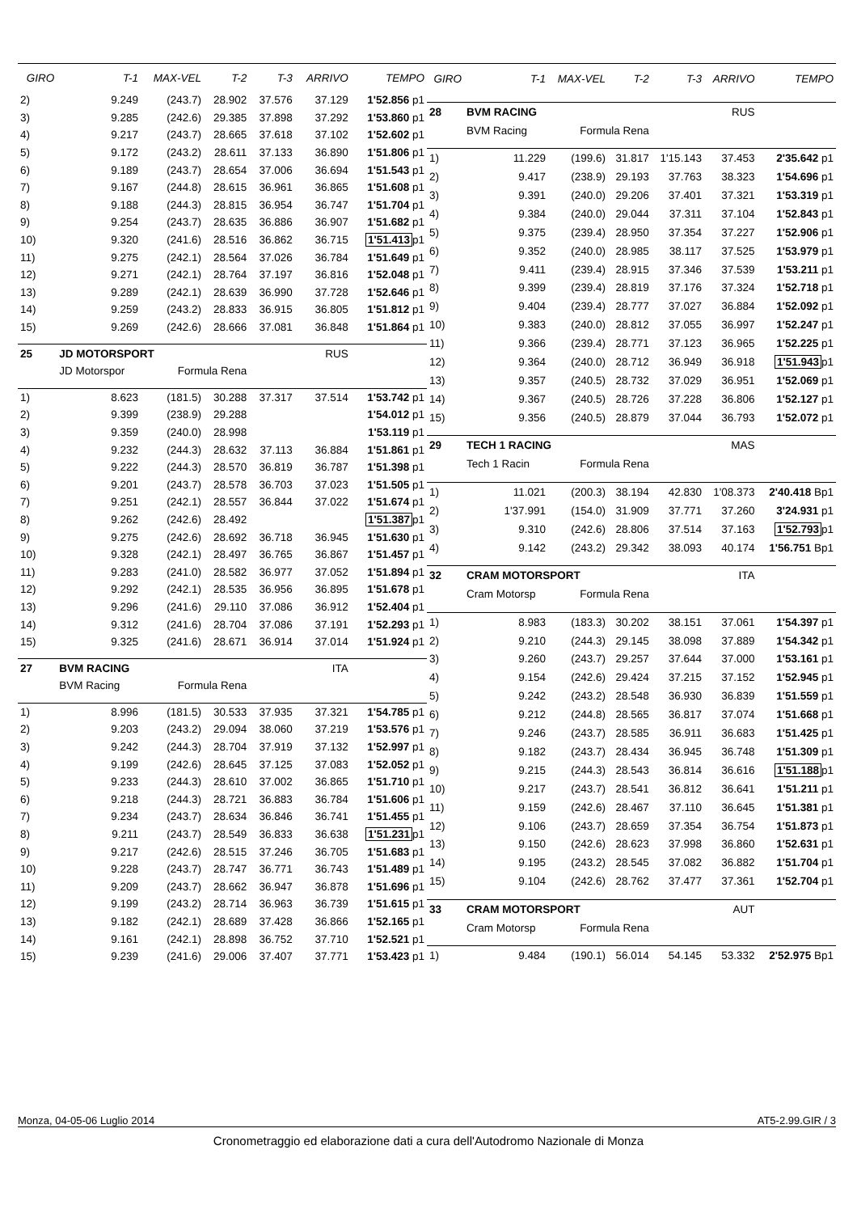| GIRO | T-1 | MAX-VEL | T-2 | T-3 | ARRIVO | TEMPO |
| --- | --- | --- | --- | --- | --- | --- |
| 2) | 9.249 | (243.7) | 28.902 | 37.576 | 37.129 | 1'52.856 p1 |
| 3) | 9.285 | (242.6) | 29.385 | 37.898 | 37.292 | 1'53.860 p1 |
| 4) | 9.217 | (243.7) | 28.665 | 37.618 | 37.102 | 1'52.602 p1 |
| 5) | 9.172 | (243.2) | 28.611 | 37.133 | 36.890 | 1'51.806 p1 |
| 6) | 9.189 | (243.7) | 28.654 | 37.006 | 36.694 | 1'51.543 p1 |
| 7) | 9.167 | (244.8) | 28.615 | 36.961 | 36.865 | 1'51.608 p1 |
| 8) | 9.188 | (244.3) | 28.815 | 36.954 | 36.747 | 1'51.704 p1 |
| 9) | 9.254 | (243.7) | 28.635 | 36.886 | 36.907 | 1'51.682 p1 |
| 10) | 9.320 | (241.6) | 28.516 | 36.862 | 36.715 | 1'51.413 p1 |
| 11) | 9.275 | (242.1) | 28.564 | 37.026 | 36.784 | 1'51.649 p1 |
| 12) | 9.271 | (242.1) | 28.764 | 37.197 | 36.816 | 1'52.048 p1 |
| 13) | 9.289 | (242.1) | 28.639 | 36.990 | 37.728 | 1'52.646 p1 |
| 14) | 9.259 | (243.2) | 28.833 | 36.915 | 36.805 | 1'51.812 p1 |
| 15) | 9.269 | (242.6) | 28.666 | 37.081 | 36.848 | 1'51.864 p1 |
| 25 | JD MOTORSPORT | | | | RUS | |
| | JD Motorspor | Formula Rena | | | | |
| 1) | 8.623 | (181.5) | 30.288 | 37.317 | 37.514 | 1'53.742 p1 |
| 2) | 9.399 | (238.9) | 29.288 | | | 1'54.012 p1 |
| 3) | 9.359 | (240.0) | 28.998 | | | 1'53.119 p1 |
| 4) | 9.232 | (244.3) | 28.632 | 37.113 | 36.884 | 1'51.861 p1 |
| 5) | 9.222 | (244.3) | 28.570 | 36.819 | 36.787 | 1'51.398 p1 |
| 6) | 9.201 | (243.7) | 28.578 | 36.703 | 37.023 | 1'51.505 p1 |
| 7) | 9.251 | (242.1) | 28.557 | 36.844 | 37.022 | 1'51.674 p1 |
| 8) | 9.262 | (242.6) | 28.492 | | | 1'51.387 p1 |
| 9) | 9.275 | (242.6) | 28.692 | 36.718 | 36.945 | 1'51.630 p1 |
| 10) | 9.328 | (242.1) | 28.497 | 36.765 | 36.867 | 1'51.457 p1 |
| 11) | 9.283 | (241.0) | 28.582 | 36.977 | 37.052 | 1'51.894 p1 |
| 12) | 9.292 | (242.1) | 28.535 | 36.956 | 36.895 | 1'51.678 p1 |
| 13) | 9.296 | (241.6) | 29.110 | 37.086 | 36.912 | 1'52.404 p1 |
| 14) | 9.312 | (241.6) | 28.704 | 37.086 | 37.191 | 1'52.293 p1 |
| 15) | 9.325 | (241.6) | 28.671 | 36.914 | 37.014 | 1'51.924 p1 |
| 27 | BVM RACING | | | | ITA | |
| | BVM Racing | Formula Rena | | | | |
| 1) | 8.996 | (181.5) | 30.533 | 37.935 | 37.321 | 1'54.785 p1 |
| 2) | 9.203 | (243.2) | 29.094 | 38.060 | 37.219 | 1'53.576 p1 |
| 3) | 9.242 | (244.3) | 28.704 | 37.919 | 37.132 | 1'52.997 p1 |
| 4) | 9.199 | (242.6) | 28.645 | 37.125 | 37.083 | 1'52.052 p1 |
| 5) | 9.233 | (244.3) | 28.610 | 37.002 | 36.865 | 1'51.710 p1 |
| 6) | 9.218 | (244.3) | 28.721 | 36.883 | 36.784 | 1'51.606 p1 |
| 7) | 9.234 | (243.7) | 28.634 | 36.846 | 36.741 | 1'51.455 p1 |
| 8) | 9.211 | (243.7) | 28.549 | 36.833 | 36.638 | 1'51.231 p1 |
| 9) | 9.217 | (242.6) | 28.515 | 37.246 | 36.705 | 1'51.683 p1 |
| 10) | 9.228 | (243.7) | 28.747 | 36.771 | 36.743 | 1'51.489 p1 |
| 11) | 9.209 | (243.7) | 28.662 | 36.947 | 36.878 | 1'51.696 p1 |
| 12) | 9.199 | (243.2) | 28.714 | 36.963 | 36.739 | 1'51.615 p1 |
| 13) | 9.182 | (242.1) | 28.689 | 37.428 | 36.866 | 1'52.165 p1 |
| 14) | 9.161 | (242.1) | 28.898 | 36.752 | 37.710 | 1'52.521 p1 |
| 15) | 9.239 | (241.6) | 29.006 | 37.407 | 37.771 | 1'53.423 p1 |
| GIRO | T-1 | MAX-VEL | T-2 | T-3 | ARRIVO | TEMPO |
| --- | --- | --- | --- | --- | --- | --- |
| 28 | BVM RACING | | | | RUS | |
| | BVM Racing | Formula Rena | | | | |
| 1) | 11.229 | (199.6) | 31.817 | 1'15.143 | 37.453 | 2'35.642 p1 |
| 2) | 9.417 | (238.9) | 29.193 | 37.763 | 38.323 | 1'54.696 p1 |
| 3) | 9.391 | (240.0) | 29.206 | 37.401 | 37.321 | 1'53.319 p1 |
| 4) | 9.384 | (240.0) | 29.044 | 37.311 | 37.104 | 1'52.843 p1 |
| 5) | 9.375 | (239.4) | 28.950 | 37.354 | 37.227 | 1'52.906 p1 |
| 6) | 9.352 | (240.0) | 28.985 | 38.117 | 37.525 | 1'53.979 p1 |
| 7) | 9.411 | (239.4) | 28.915 | 37.346 | 37.539 | 1'53.211 p1 |
| 8) | 9.399 | (239.4) | 28.819 | 37.176 | 37.324 | 1'52.718 p1 |
| 9) | 9.404 | (239.4) | 28.777 | 37.027 | 36.884 | 1'52.092 p1 |
| 10) | 9.383 | (240.0) | 28.812 | 37.055 | 36.997 | 1'52.247 p1 |
| 11) | 9.366 | (239.4) | 28.771 | 37.123 | 36.965 | 1'52.225 p1 |
| 12) | 9.364 | (240.0) | 28.712 | 36.949 | 36.918 | 1'51.943 p1 |
| 13) | 9.357 | (240.5) | 28.732 | 37.029 | 36.951 | 1'52.069 p1 |
| 14) | 9.367 | (240.5) | 28.726 | 37.228 | 36.806 | 1'52.127 p1 |
| 15) | 9.356 | (240.5) | 28.879 | 37.044 | 36.793 | 1'52.072 p1 |
| 29 | TECH 1 RACING | | | | MAS | |
| | Tech 1 Racin | Formula Rena | | | | |
| 1) | 11.021 | (200.3) | 38.194 | 42.830 | 1'08.373 | 2'40.418 Bp1 |
| 2) | 1'37.991 | (154.0) | 31.909 | 37.771 | 37.260 | 3'24.931 p1 |
| 3) | 9.310 | (242.6) | 28.806 | 37.514 | 37.163 | 1'52.793 p1 |
| 4) | 9.142 | (243.2) | 29.342 | 38.093 | 40.174 | 1'56.751 Bp1 |
| 32 | CRAM MOTORSPORT | | | | ITA | |
| | Cram Motorsp | Formula Rena | | | | |
| 1) | 8.983 | (183.3) | 30.202 | 38.151 | 37.061 | 1'54.397 p1 |
| 2) | 9.210 | (244.3) | 29.145 | 38.098 | 37.889 | 1'54.342 p1 |
| 3) | 9.260 | (243.7) | 29.257 | 37.644 | 37.000 | 1'53.161 p1 |
| 4) | 9.154 | (242.6) | 29.424 | 37.215 | 37.152 | 1'52.945 p1 |
| 5) | 9.242 | (243.2) | 28.548 | 36.930 | 36.839 | 1'51.559 p1 |
| 6) | 9.212 | (244.8) | 28.565 | 36.817 | 37.074 | 1'51.668 p1 |
| 7) | 9.246 | (243.7) | 28.585 | 36.911 | 36.683 | 1'51.425 p1 |
| 8) | 9.182 | (243.7) | 28.434 | 36.945 | 36.748 | 1'51.309 p1 |
| 9) | 9.215 | (244.3) | 28.543 | 36.814 | 36.616 | 1'51.188 p1 |
| 10) | 9.217 | (243.7) | 28.541 | 36.812 | 36.641 | 1'51.211 p1 |
| 11) | 9.159 | (242.6) | 28.467 | 37.110 | 36.645 | 1'51.381 p1 |
| 12) | 9.106 | (243.7) | 28.659 | 37.354 | 36.754 | 1'51.873 p1 |
| 13) | 9.150 | (242.6) | 28.623 | 37.998 | 36.860 | 1'52.631 p1 |
| 14) | 9.195 | (243.2) | 28.545 | 37.082 | 36.882 | 1'51.704 p1 |
| 15) | 9.104 | (242.6) | 28.762 | 37.477 | 37.361 | 1'52.704 p1 |
| 33 | CRAM MOTORSPORT | | | | AUT | |
| | Cram Motorsp | Formula Rena | | | | |
| 1) | 9.484 | (190.1) | 56.014 | 54.145 | 53.332 | 2'52.975 Bp1 |
Monza, 04-05-06 Luglio 2014 AT5-2.99.GIR / 3
Cronometraggio ed elaborazione dati a cura dell'Autodromo Nazionale di Monza